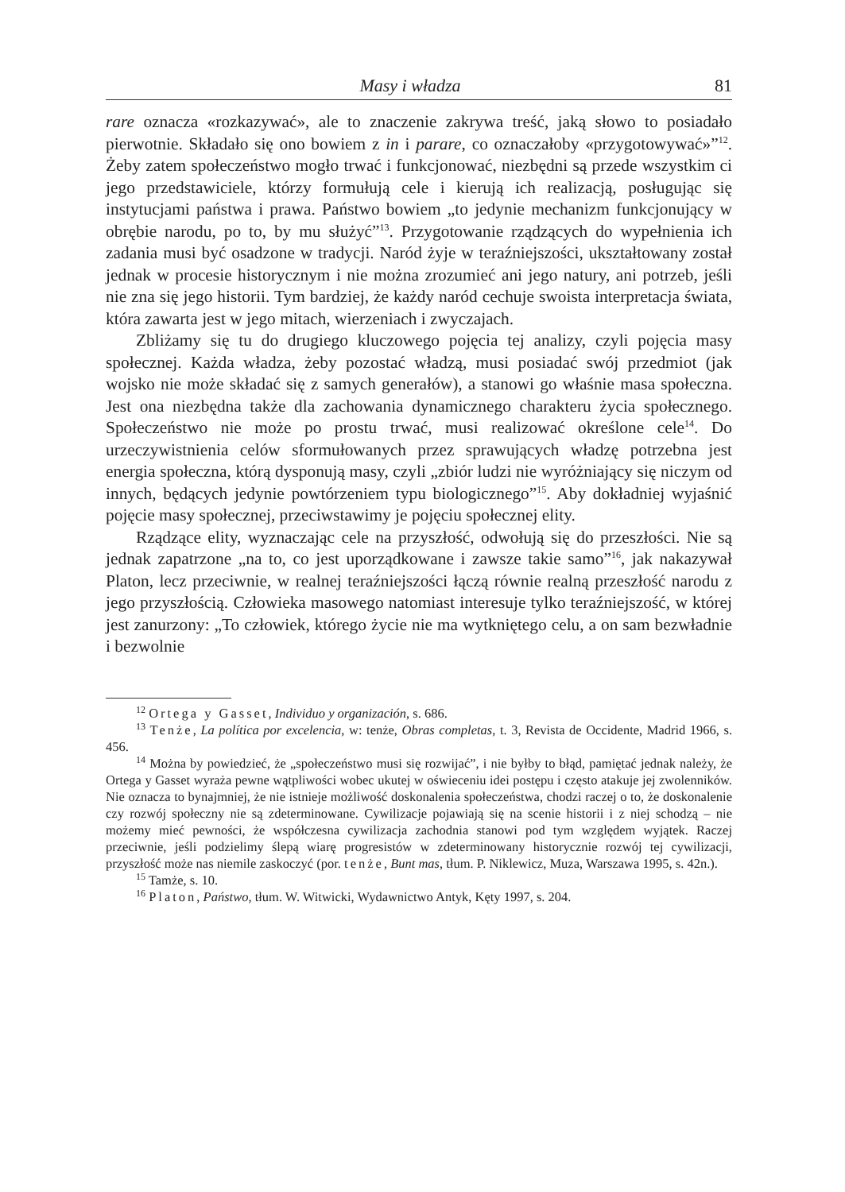Masy i władza 81
rare oznacza «rozkazywać», ale to znaczenie zakrywa treść, jaką słowo to posiadało pierwotnie. Składało się ono bowiem z in i parare, co oznaczałoby «przygotowywać»”<sup>12</sup>. Żeby zatem społeczeństwo mogło trwać i funkcjonować, niezbędni są przede wszystkim ci jego przedstawiciele, którzy formułują cele i kierują ich realizacją, posługując się instytucjami państwa i prawa. Państwo bowiem „to jedynie mechanizm funkcjonujący w obrębie narodu, po to, by mu służyć”<sup>13</sup>. Przygotowanie rządzących do wypełnienia ich zadania musi być osadzone w tradycji. Naród żyje w teraźniejszości, ukształtowany został jednak w procesie historycznym i nie można zrozumieć ani jego natury, ani potrzeb, jeśli nie zna się jego historii. Tym bardziej, że każdy naród cechuje swoista interpretacja świata, która zawarta jest w jego mitach, wierzeniach i zwyczajach.
Zbliżamy się tu do drugiego kluczowego pojęcia tej analizy, czyli pojęcia masy społecznej. Każda władza, żeby pozostać władzą, musi posiadać swój przedmiot (jak wojsko nie może składać się z samych generałów), a stanowi go właśnie masa społeczna. Jest ona niezbędna także dla zachowania dynamicznego charakteru życia społecznego. Społeczeństwo nie może po prostu trwać, musi realizować określone cele<sup>14</sup>. Do urzeczywistnienia celów sformułowanych przez sprawujących władzę potrzebna jest energia społeczna, którą dysponują masy, czyli „zbiór ludzi nie wyróżniający się niczym od innych, będących jedynie powtórzeniem typu biologicznego”<sup>15</sup>. Aby dokładniej wyjaśnić pojęcie masy społecznej, przeciwstawimy je pojęciu społecznej elity.
Rządzące elity, wyznaczając cele na przyszłość, odwołują się do przeszłości. Nie są jednak zapatrzone „na to, co jest uporządkowane i zawsze takie samo”<sup>16</sup>, jak nakazywał Platon, lecz przeciwnie, w realnej teraźniejszości łączą równie realną przeszłość narodu z jego przyszłością. Człowieka masowego natomiast interesuje tylko teraźniejszość, w której jest zanurzony: „To człowiek, którego życie nie ma wytkniętego celu, a on sam bezwładnie i bezwolnie
<sup>12</sup> Ortega y Gasset, Individuo y organización, s. 686.
<sup>13</sup> Tenże, La política por excelencia, w: tenże, Obras completas, t. 3, Revista de Occidente, Madrid 1966, s. 456.
<sup>14</sup> Można by powiedzieć, że „społeczeństwo musi się rozwijać”, i nie byłby to błąd, pamiętać jednak należy, że Ortega y Gasset wyraża pewne wątpliwości wobec ukutej w oświeceniu idei postępu i często atakuje jej zwolenników. Nie oznacza to bynajmniej, że nie istnieje możliwość doskonalenia społeczeństwa, chodzi raczej o to, że doskonalenie czy rozwój społeczny nie są zdeterminowane. Cywilizacje pojawiają się na scenie historii i z niej schodzą – nie możemy mieć pewności, że współczesna cywilizacja zachodnia stanowi pod tym względem wyjątek. Raczej przeciwnie, jeśli podzielimy ślepą wiarę progresistów w zdeterminowany historycznie rozwój tej cywilizacji, przyszłość może nas niemile zaskoczyć (por. tenże, Bunt mas, tłum. P. Niklewicz, Muza, Warszawa 1995, s. 42n.).
<sup>15</sup> Tamże, s. 10.
<sup>16</sup> Platon, Państwo, tłum. W. Witwicki, Wydawnictwo Antyk, Kęty 1997, s. 204.